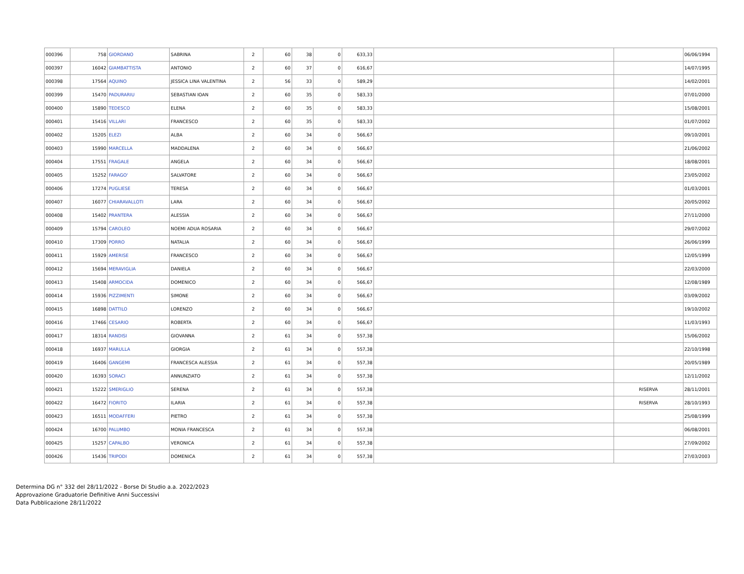| 000396 | 758 | GIORDANO | SABRINA | 2 | 60 | 38 | 0 | 633,33 | | | 06/06/1994 |
| 000397 | 16042 | GIAMBATTISTA | ANTONIO | 2 | 60 | 37 | 0 | 616,67 | | | 14/07/1995 |
| 000398 | 17564 | AQUINO | JESSICA LINA VALENTINA | 2 | 56 | 33 | 0 | 589,29 | | | 14/02/2001 |
| 000399 | 15470 | PADURARIU | SEBASTIAN IOAN | 2 | 60 | 35 | 0 | 583,33 | | | 07/01/2000 |
| 000400 | 15890 | TEDESCO | ELENA | 2 | 60 | 35 | 0 | 583,33 | | | 15/08/2001 |
| 000401 | 15416 | VILLARI | FRANCESCO | 2 | 60 | 35 | 0 | 583,33 | | | 01/07/2002 |
| 000402 | 15205 | ELEZI | ALBA | 2 | 60 | 34 | 0 | 566,67 | | | 09/10/2001 |
| 000403 | 15990 | MARCELLA | MADDALENA | 2 | 60 | 34 | 0 | 566,67 | | | 21/06/2002 |
| 000404 | 17551 | FRAGALE | ANGELA | 2 | 60 | 34 | 0 | 566,67 | | | 18/08/2001 |
| 000405 | 15252 | FARAGO' | SALVATORE | 2 | 60 | 34 | 0 | 566,67 | | | 23/05/2002 |
| 000406 | 17274 | PUGLIESE | TERESA | 2 | 60 | 34 | 0 | 566,67 | | | 01/03/2001 |
| 000407 | 16077 | CHIARAVALLOTI | LARA | 2 | 60 | 34 | 0 | 566,67 | | | 20/05/2002 |
| 000408 | 15402 | PRANTERA | ALESSIA | 2 | 60 | 34 | 0 | 566,67 | | | 27/11/2000 |
| 000409 | 15794 | CAROLEO | NOEMI ADUA ROSARIA | 2 | 60 | 34 | 0 | 566,67 | | | 29/07/2002 |
| 000410 | 17309 | PORRO | NATALIA | 2 | 60 | 34 | 0 | 566,67 | | | 26/06/1999 |
| 000411 | 15929 | AMERISE | FRANCESCO | 2 | 60 | 34 | 0 | 566,67 | | | 12/05/1999 |
| 000412 | 15694 | MERAVIGLIA | DANIELA | 2 | 60 | 34 | 0 | 566,67 | | | 22/03/2000 |
| 000413 | 15408 | ARMOCIDA | DOMENICO | 2 | 60 | 34 | 0 | 566,67 | | | 12/08/1989 |
| 000414 | 15936 | PIZZIMENTI | SIMONE | 2 | 60 | 34 | 0 | 566,67 | | | 03/09/2002 |
| 000415 | 16898 | DATTILO | LORENZO | 2 | 60 | 34 | 0 | 566,67 | | | 19/10/2002 |
| 000416 | 17466 | CESARIO | ROBERTA | 2 | 60 | 34 | 0 | 566,67 | | | 11/03/1993 |
| 000417 | 18314 | RANDISI | GIOVANNA | 2 | 61 | 34 | 0 | 557,38 | | | 15/06/2002 |
| 000418 | 16937 | MARULLA | GIORGIA | 2 | 61 | 34 | 0 | 557,38 | | | 22/10/1998 |
| 000419 | 16406 | GANGEMI | FRANCESCA ALESSIA | 2 | 61 | 34 | 0 | 557,38 | | | 20/05/1989 |
| 000420 | 16393 | SORACI | ANNUNZIATO | 2 | 61 | 34 | 0 | 557,38 | | | 12/11/2002 |
| 000421 | 15222 | SMERIGLIO | SERENA | 2 | 61 | 34 | 0 | 557,38 | | RISERVA | 28/11/2001 |
| 000422 | 16472 | FIORITO | ILARIA | 2 | 61 | 34 | 0 | 557,38 | | RISERVA | 28/10/1993 |
| 000423 | 16511 | MODAFFERI | PIETRO | 2 | 61 | 34 | 0 | 557,38 | | | 25/08/1999 |
| 000424 | 16700 | PALUMBO | MONIA FRANCESCA | 2 | 61 | 34 | 0 | 557,38 | | | 06/08/2001 |
| 000425 | 15257 | CAPALBO | VERONICA | 2 | 61 | 34 | 0 | 557,38 | | | 27/09/2002 |
| 000426 | 15436 | TRIPODI | DOMENICA | 2 | 61 | 34 | 0 | 557,38 | | | 27/03/2003 |
Determina DG n° 332 del 28/11/2022 - Borse Di Studio a.a. 2022/2023
Approvazione Graduatorie Definitive Anni Successivi
Data Pubblicazione 28/11/2022